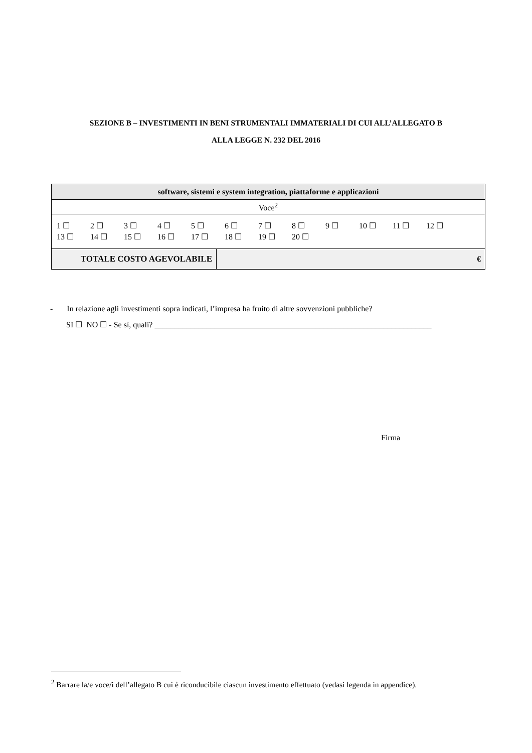SEZIONE B – INVESTIMENTI IN BENI STRUMENTALI IMMATERIALI DI CUI ALL’ALLEGATO B
ALLA LEGGE N. 232 DEL 2016
| software, sistemi e system integration, piattaforme e applicazioni | |
| Voce<sup>2</sup> | |
| 1 ☐ 2 ☐ 3 ☐ 4 ☐ 5 ☐ 6 ☐ 7 ☐ 8 ☐ 9 ☐ 10 ☐ 11 ☐ 12 ☐ 13 ☐ 14 ☐ 15 ☐ 16 ☐ 17 ☐ 18 ☐ 19 ☐ 20 ☐ | |
| TOTALE COSTO AGEVOLABILE | € |
- In relazione agli investimenti sopra indicati, l’impresa ha fruito di altre sovvenzioni pubbliche?
SI ☐ NO ☐ - Se sì, quali? _____________________________________________________________________
Firma
<sup>2</sup> Barrare la/e voce/i dell’allegato B cui è riconducibile ciascun investimento effettuato (vedasi legenda in appendice).